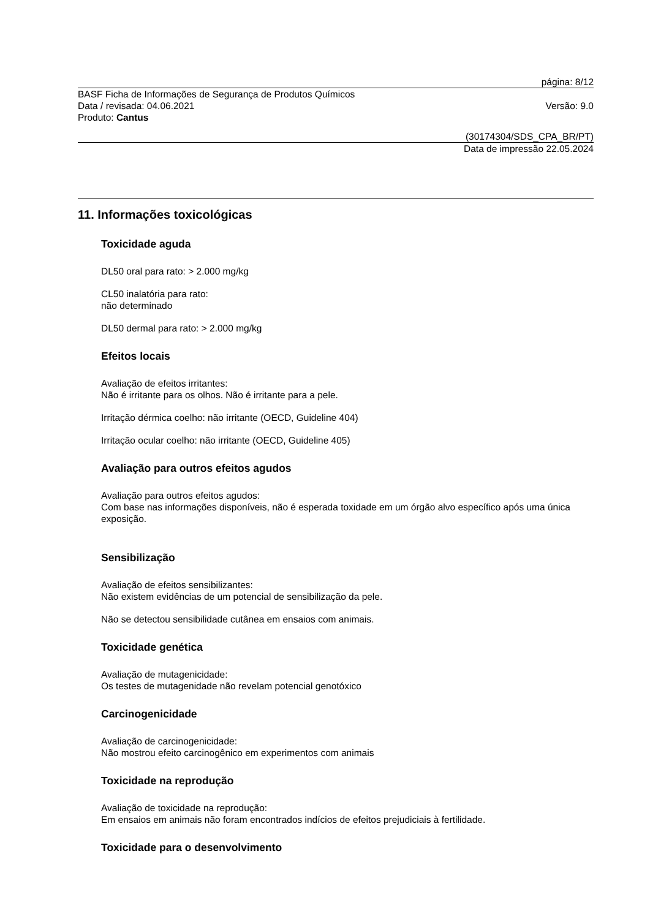página: 8/12
BASF Ficha de Informações de Segurança de Produtos Químicos
Data / revisada: 04.06.2021 Versão: 9.0
Produto: Cantus
(30174304/SDS_CPA_BR/PT)
Data de impressão 22.05.2024
11. Informações toxicológicas
Toxicidade aguda
DL50 oral para rato: > 2.000 mg/kg
CL50 inalatória para rato:
não determinado
DL50 dermal para rato: > 2.000 mg/kg
Efeitos locais
Avaliação de efeitos irritantes:
Não é irritante para os olhos. Não é irritante para a pele.
Irritação dérmica coelho: não irritante (OECD, Guideline 404)
Irritação ocular coelho: não irritante (OECD, Guideline 405)
Avaliação para outros efeitos agudos
Avaliação para outros efeitos agudos:
Com base nas informações disponíveis, não é esperada toxidade em um órgão alvo específico após uma única exposição.
Sensibilização
Avaliação de efeitos sensibilizantes:
Não existem evidências de um potencial de sensibilização da pele.
Não se detectou sensibilidade cutânea em ensaios com animais.
Toxicidade genética
Avaliação de mutagenicidade:
Os testes de mutagenidade não revelam potencial genotóxico
Carcinogenicidade
Avaliação de carcinogenicidade:
Não mostrou efeito carcinogênico em experimentos com animais
Toxicidade na reprodução
Avaliação de toxicidade na reprodução:
Em ensaios em animais não foram encontrados indícios de efeitos prejudiciais à fertilidade.
Toxicidade para o desenvolvimento